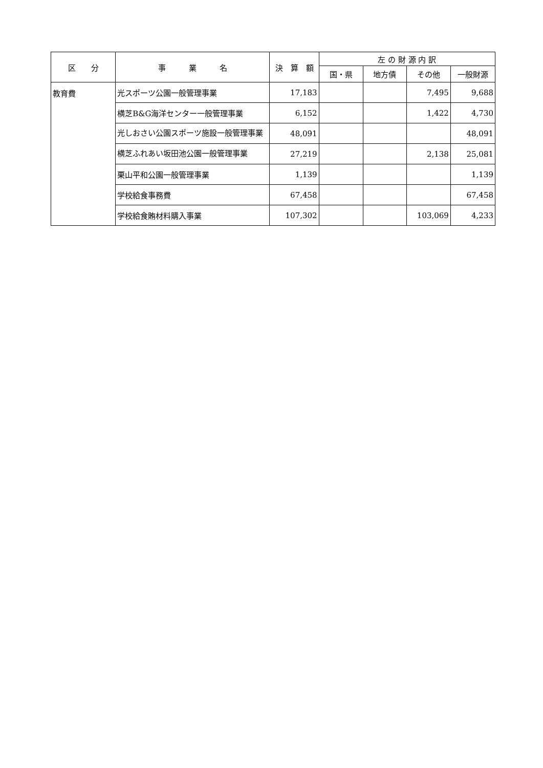| 区 分 | 事 業 名 | 決 算 額 | 左 の 財 源 内 訳 | | | |
| --- | --- | --- | --- | --- | --- | --- |
| | | | 国・県 | 地方債 | その他 | 一般財源 |
| 教育費 | 光スポーツ公園一般管理事業 | 17,183 | | | 7,495 | 9,688 |
| | 横芝B&G海洋センター一般管理事業 | 6,152 | | | 1,422 | 4,730 |
| | 光しおさい公園スポーツ施設一般管理事業 | 48,091 | | | | 48,091 |
| | 横芝ふれあい坂田池公園一般管理事業 | 27,219 | | | 2,138 | 25,081 |
| | 栗山平和公園一般管理事業 | 1,139 | | | | 1,139 |
| | 学校給食事務費 | 67,458 | | | | 67,458 |
| | 学校給食賄材料購入事業 | 107,302 | | | 103,069 | 4,233 |